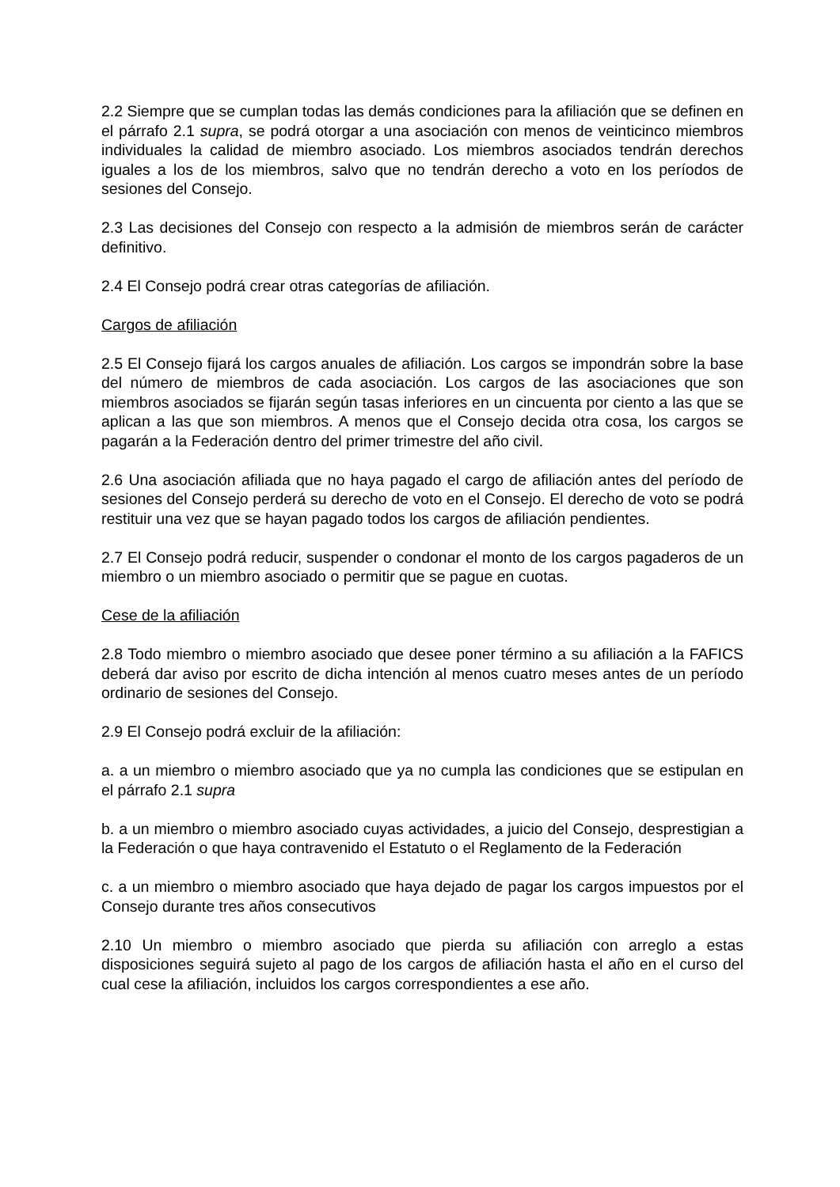2.2 Siempre que se cumplan todas las demás condiciones para la afiliación que se definen en el párrafo 2.1 supra, se podrá otorgar a una asociación con menos de veinticinco miembros individuales la calidad de miembro asociado. Los miembros asociados tendrán derechos iguales a los de los miembros, salvo que no tendrán derecho a voto en los períodos de sesiones del Consejo.
2.3 Las decisiones del Consejo con respecto a la admisión de miembros serán de carácter definitivo.
2.4 El Consejo podrá crear otras categorías de afiliación.
Cargos de afiliación
2.5 El Consejo fijará los cargos anuales de afiliación. Los cargos se impondrán sobre la base del número de miembros de cada asociación. Los cargos de las asociaciones que son miembros asociados se fijarán según tasas inferiores en un cincuenta por ciento a las que se aplican a las que son miembros. A menos que el Consejo decida otra cosa, los cargos se pagarán a la Federación dentro del primer trimestre del año civil.
2.6 Una asociación afiliada que no haya pagado el cargo de afiliación antes del período de sesiones del Consejo perderá su derecho de voto en el Consejo. El derecho de voto se podrá restituir una vez que se hayan pagado todos los cargos de afiliación pendientes.
2.7 El Consejo podrá reducir, suspender o condonar el monto de los cargos pagaderos de un miembro o un miembro asociado o permitir que se pague en cuotas.
Cese de la afiliación
2.8 Todo miembro o miembro asociado que desee poner término a su afiliación a la FAFICS deberá dar aviso por escrito de dicha intención al menos cuatro meses antes de un período ordinario de sesiones del Consejo.
2.9 El Consejo podrá excluir de la afiliación:
a. a un miembro o miembro asociado que ya no cumpla las condiciones que se estipulan en el párrafo 2.1 supra
b. a un miembro o miembro asociado cuyas actividades, a juicio del Consejo, desprestigian a la Federación o que haya contravenido el Estatuto o el Reglamento de la Federación
c. a un miembro o miembro asociado que haya dejado de pagar los cargos impuestos por el Consejo durante tres años consecutivos
2.10 Un miembro o miembro asociado que pierda su afiliación con arreglo a estas disposiciones seguirá sujeto al pago de los cargos de afiliación hasta el año en el curso del cual cese la afiliación, incluidos los cargos correspondientes a ese año.